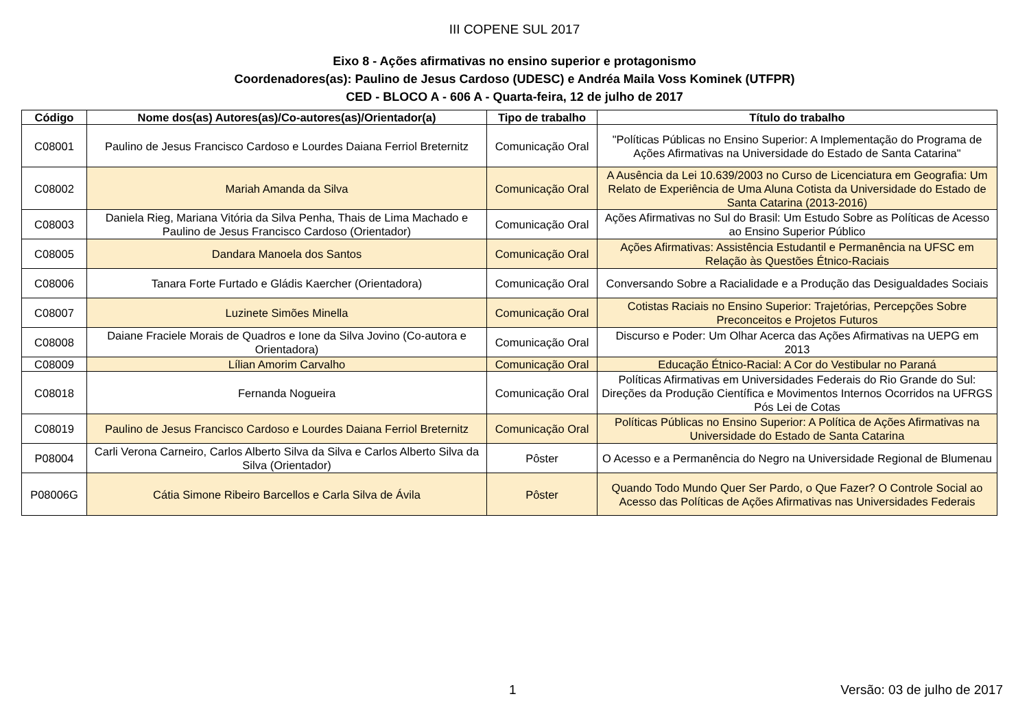III COPENE SUL 2017
Eixo 8 - Ações afirmativas no ensino superior e protagonismo
Coordenadores(as): Paulino de Jesus Cardoso (UDESC) e Andréa Maila Voss Kominek (UTFPR)
CED - BLOCO A - 606 A - Quarta-feira, 12 de julho de 2017
| Código | Nome dos(as) Autores(as)/Co-autores(as)/Orientador(a) | Tipo de trabalho | Título do trabalho |
| --- | --- | --- | --- |
| C08001 | Paulino de Jesus Francisco Cardoso e Lourdes Daiana Ferriol Breternitz | Comunicação Oral | "Políticas Públicas no Ensino Superior: A Implementação do Programa de Ações Afirmativas na Universidade do Estado de Santa Catarina" |
| C08002 | Mariah Amanda da Silva | Comunicação Oral | A Ausência da Lei 10.639/2003 no Curso de Licenciatura em Geografia: Um Relato de Experiência de Uma Aluna Cotista da Universidade do Estado de Santa Catarina (2013-2016) |
| C08003 | Daniela Rieg, Mariana Vitória da Silva Penha, Thais de Lima Machado e Paulino de Jesus Francisco Cardoso (Orientador) | Comunicação Oral | Ações Afirmativas no Sul do Brasil: Um Estudo Sobre as Políticas de Acesso ao Ensino Superior Público |
| C08005 | Dandara Manoela dos Santos | Comunicação Oral | Ações Afirmativas: Assistência Estudantil e Permanência na UFSC em Relação às Questões Étnico-Raciais |
| C08006 | Tanara Forte Furtado e Gládis Kaercher (Orientadora) | Comunicação Oral | Conversando Sobre a Racialidade e a Produção das Desigualdades Sociais |
| C08007 | Luzinete Simões Minella | Comunicação Oral | Cotistas Raciais no Ensino Superior: Trajetórias, Percepções Sobre Preconceitos e Projetos Futuros |
| C08008 | Daiane Fraciele Morais de Quadros e Ione da Silva Jovino (Co-autora e Orientadora) | Comunicação Oral | Discurso e Poder: Um Olhar Acerca das Ações Afirmativas na UEPG em 2013 |
| C08009 | Lílian Amorim Carvalho | Comunicação Oral | Educação Étnico-Racial: A Cor do Vestibular no Paraná |
| C08018 | Fernanda Nogueira | Comunicação Oral | Políticas Afirmativas em Universidades Federais do Rio Grande do Sul: Direções da Produção Científica e Movimentos Internos Ocorridos na UFRGS Pós Lei de Cotas |
| C08019 | Paulino de Jesus Francisco Cardoso e Lourdes Daiana Ferriol Breternitz | Comunicação Oral | Políticas Públicas no Ensino Superior: A Política de Ações Afirmativas na Universidade do Estado de Santa Catarina |
| P08004 | Carli Verona Carneiro, Carlos Alberto Silva da Silva e Carlos Alberto Silva da Silva (Orientador) | Pôster | O Acesso e a Permanência do Negro na Universidade Regional de Blumenau |
| P08006G | Cátia Simone Ribeiro Barcellos e Carla Silva de Ávila | Pôster | Quando Todo Mundo Quer Ser Pardo, o Que Fazer? O Controle Social ao Acesso das Políticas de Ações Afirmativas nas Universidades Federais |
1 Versão: 03 de julho de 2017